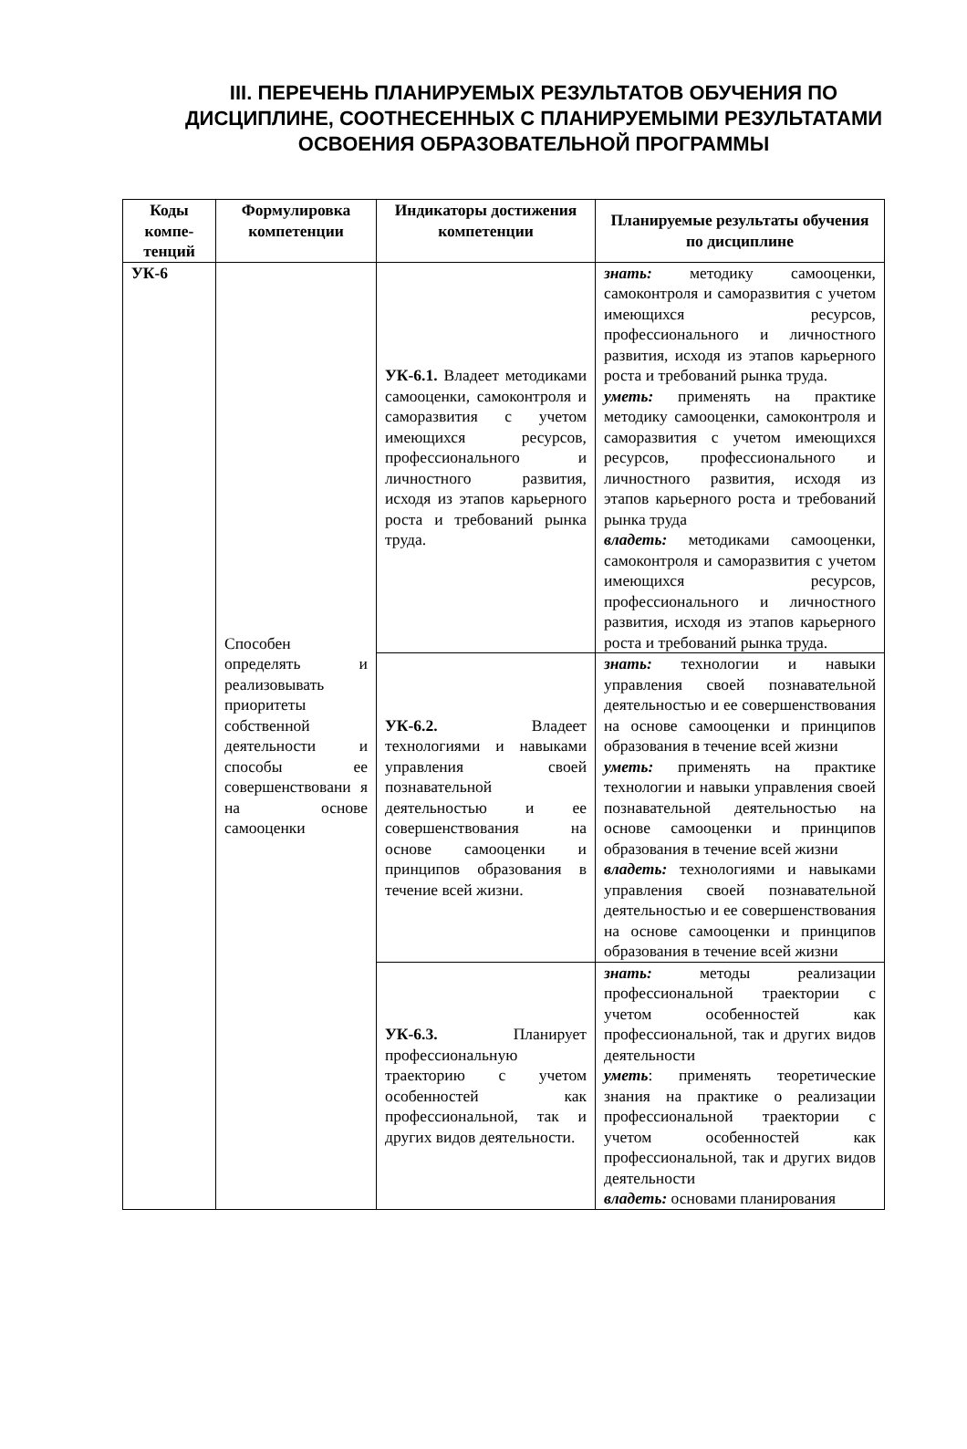III. ПЕРЕЧЕНЬ ПЛАНИРУЕМЫХ РЕЗУЛЬТАТОВ ОБУЧЕНИЯ ПО ДИСЦИПЛИНЕ, СООТНЕСЕННЫХ С ПЛАНИРУЕМЫМИ РЕЗУЛЬТАТАМИ ОСВОЕНИЯ ОБРАЗОВАТЕЛЬНОЙ ПРОГРАММЫ
| Коды компе-тенций | Формулировка компетенции | Индикаторы достижения компетенции | Планируемые результаты обучения по дисциплине |
| --- | --- | --- | --- |
| УК-6 | Способен определять и реализовывать приоритеты собственной деятельности и способы ее совершенствовани я на основе самооценки | УК-6.1. Владеет методиками самооценки, самоконтроля и саморазвития с учетом имеющихся ресурсов, профессионального и личностного развития, исходя из этапов карьерного роста и требований рынка труда. | знать: методику самооценки, самоконтроля и саморазвития с учетом имеющихся ресурсов, профессионального и личностного развития, исходя из этапов карьерного роста и требований рынка труда. уметь: применять на практике методику самооценки, самоконтроля и саморазвития с учетом имеющихся ресурсов, профессионального и личностного развития, исходя из этапов карьерного роста и требований рынка труда владеть: методиками самооценки, самоконтроля и саморазвития с учетом имеющихся ресурсов, профессионального и личностного развития, исходя из этапов карьерного роста и требований рынка труда. |
| | | УК-6.2. Владеет технологиями и навыками управления своей познавательной деятельностью и ее совершенствования на основе самооценки и принципов образования в течение всей жизни. | знать: технологии и навыки управления своей познавательной деятельностью и ее совершенствования на основе самооценки и принципов образования в течение всей жизни уметь: применять на практике технологии и навыки управления своей познавательной деятельностью на основе самооценки и принципов образования в течение всей жизни владеть: технологиями и навыками управления своей познавательной деятельностью и ее совершенствования на основе самооценки и принципов образования в течение всей жизни |
| | | УК-6.3. Планирует профессиональную траекторию с учетом особенностей как профессиональной, так и других видов деятельности. | знать: методы реализации профессиональной траектории с учетом особенностей как профессиональной, так и других видов деятельности уметь : применять теоретические знания на практике о реализации профессиональной траектории с учетом особенностей как профессиональной, так и других видов деятельности владеть: основами планирования |